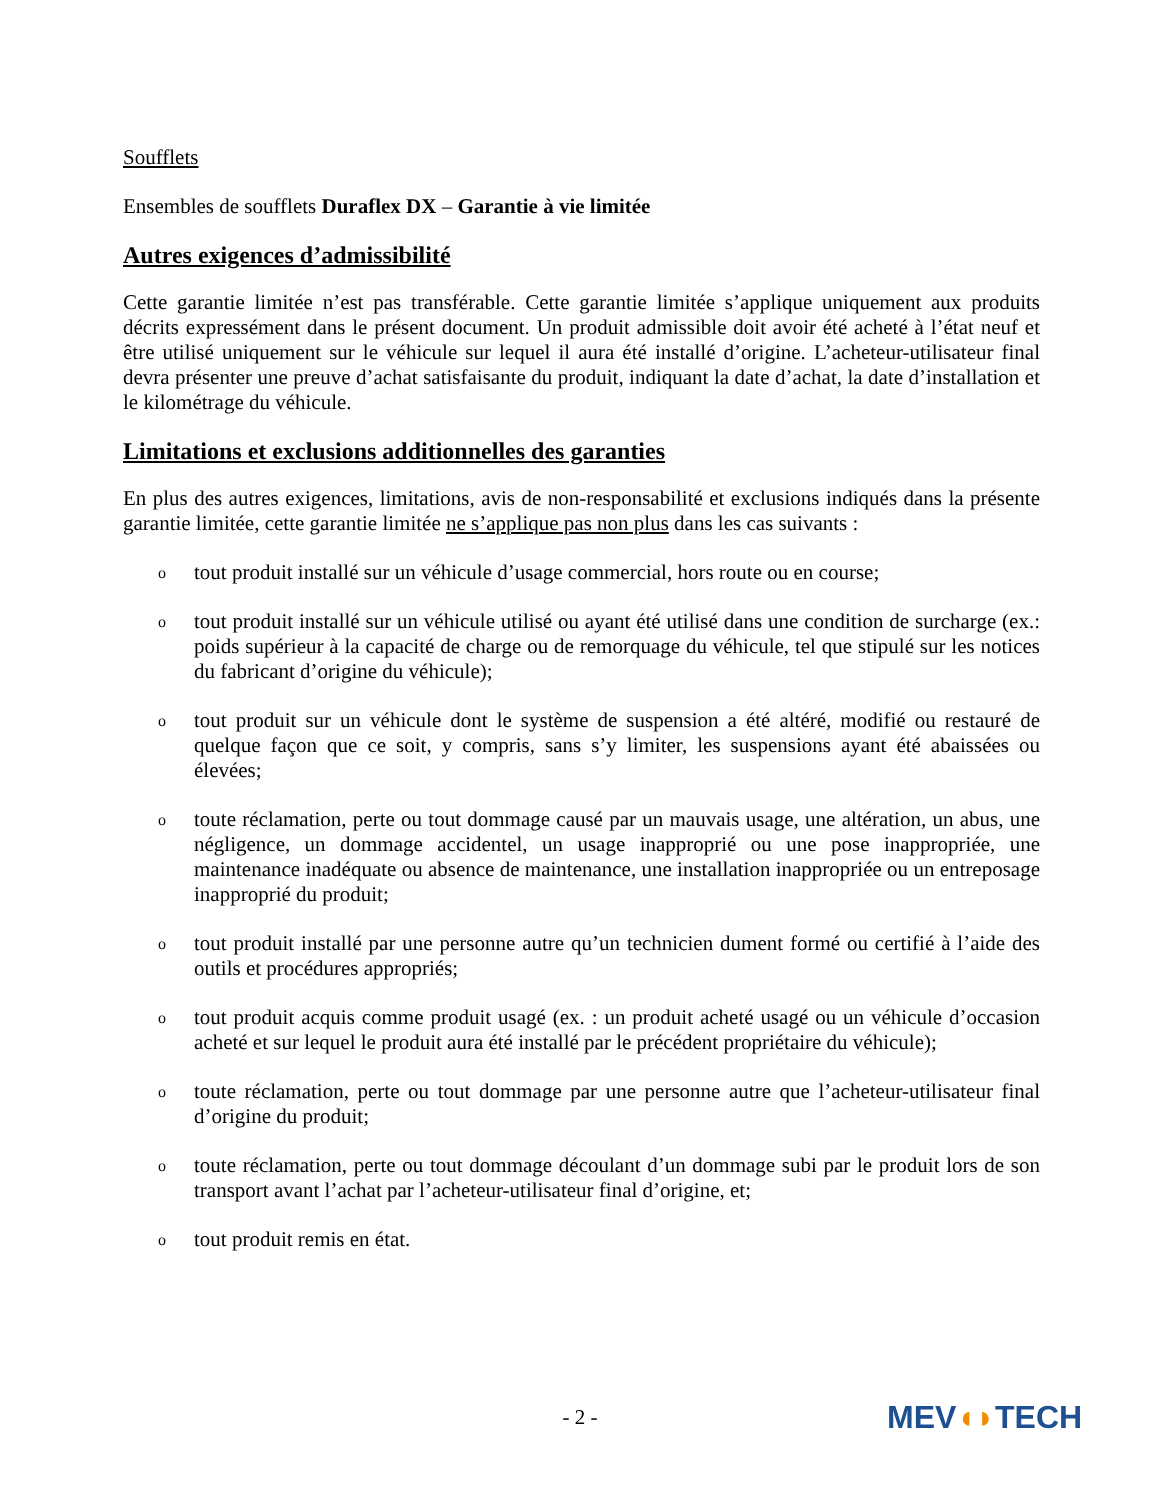Soufflets
Ensembles de soufflets Duraflex DX – Garantie à vie limitée
Autres exigences d’admissibilité
Cette garantie limitée n’est pas transférable. Cette garantie limitée s’applique uniquement aux produits décrits expressément dans le présent document. Un produit admissible doit avoir été acheté à l’état neuf et être utilisé uniquement sur le véhicule sur lequel il aura été installé d’origine. L’acheteur-utilisateur final devra présenter une preuve d’achat satisfaisante du produit, indiquant la date d’achat, la date d’installation et le kilométrage du véhicule.
Limitations et exclusions additionnelles des garanties
En plus des autres exigences, limitations, avis de non-responsabilité et exclusions indiqués dans la présente garantie limitée, cette garantie limitée ne s’applique pas non plus dans les cas suivants :
otout produit installé sur un véhicule d’usage commercial, hors route ou en course;
otout produit installé sur un véhicule utilisé ou ayant été utilisé dans une condition de surcharge (ex.: poids supérieur à la capacité de charge ou de remorquage du véhicule, tel que stipulé sur les notices du fabricant d’origine du véhicule);
otout produit sur un véhicule dont le système de suspension a été altéré, modifié ou restauré de quelque façon que ce soit, y compris, sans s’y limiter, les suspensions ayant été abaissées ou élevées;
otoute réclamation, perte ou tout dommage causé par un mauvais usage, une altération, un abus, une négligence, un dommage accidentel, un usage inapproprié ou une pose inappropriée, une maintenance inadéquate ou absence de maintenance, une installation inappropriée ou un entreposage inapproprié du produit;
otout produit installé par une personne autre qu’un technicien dument formé ou certifié à l’aide des outils et procédures appropriés;
otout produit acquis comme produit usagé (ex. : un produit acheté usagé ou un véhicule d’occasion acheté et sur lequel le produit aura été installé par le précédent propriétaire du véhicule);
otoute réclamation, perte ou tout dommage par une personne autre que l’acheteur-utilisateur final d’origine du produit;
otoute réclamation, perte ou tout dommage découlant d’un dommage subi par le produit lors de son transport avant l’achat par l’acheteur-utilisateur final d’origine, et;
otout produit remis en état.
- 2 - MEV◖◗TECH